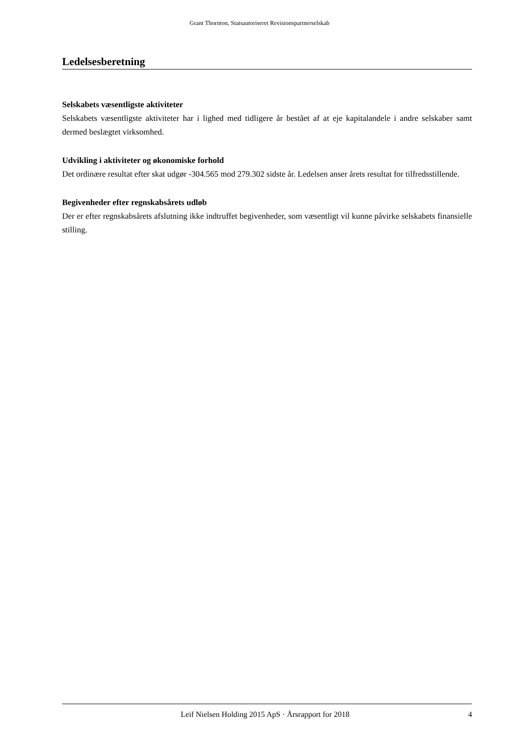Grant Thornton, Statsautoriseret Revisionspartnerselskab
Ledelsesberetning
Selskabets væsentligste aktiviteter
Selskabets væsentligste aktiviteter har i lighed med tidligere år bestået af at eje kapitalandele i andre selskaber samt dermed beslægtet virksomhed.
Udvikling i aktiviteter og økonomiske forhold
Det ordinære resultat efter skat udgør -304.565 mod 279.302 sidste år. Ledelsen anser årets resultat for tilfredsstillende.
Begivenheder efter regnskabsårets udløb
Der er efter regnskabsårets afslutning ikke indtruffet begivenheder, som væsentligt vil kunne påvirke selskabets finansielle stilling.
Leif Nielsen Holding 2015 ApS · Årsrapport for 2018 4